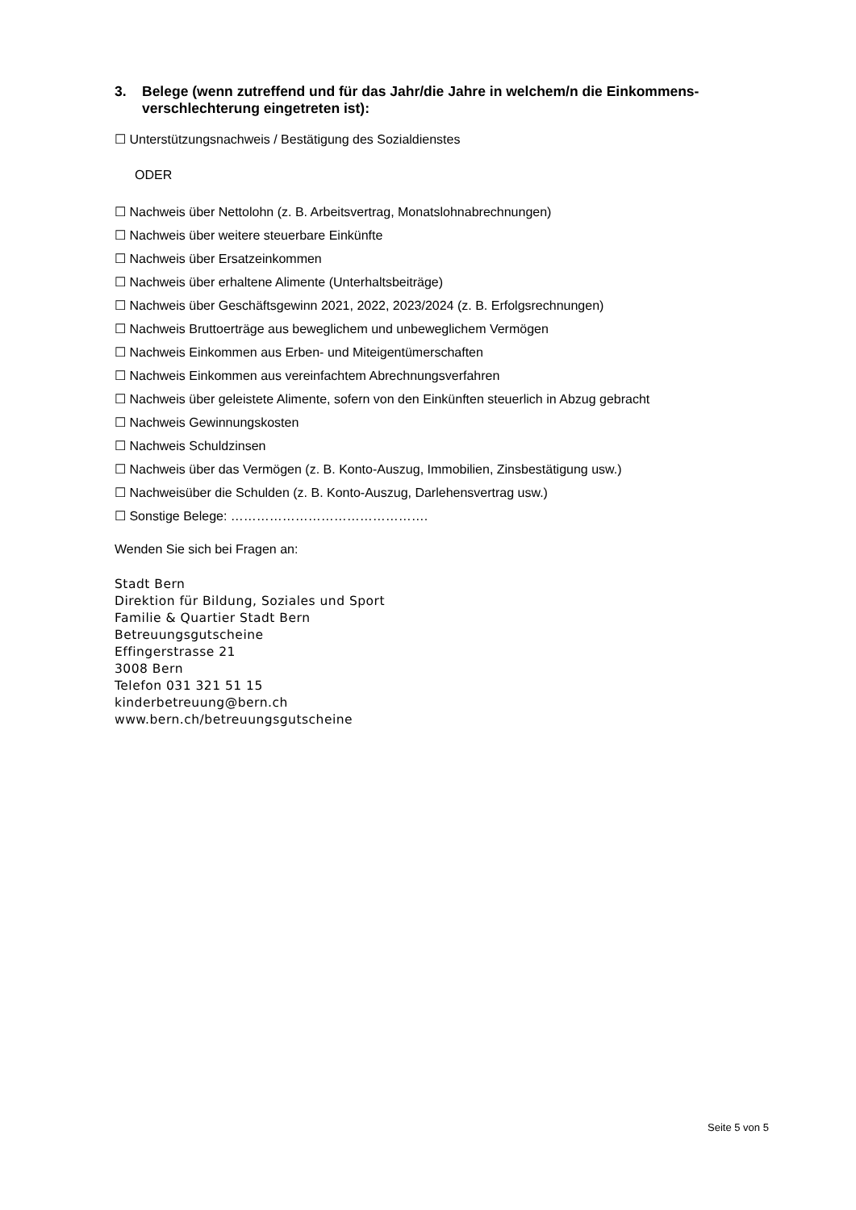3. Belege (wenn zutreffend und für das Jahr/die Jahre in welchem/n die Einkommens-verschlechterung eingetreten ist):
☐ Unterstützungsnachweis / Bestätigung des Sozialdienstes
ODER
☐ Nachweis über Nettolohn (z. B. Arbeitsvertrag, Monatslohnabrechnungen)
☐ Nachweis über weitere steuerbare Einkünfte
☐ Nachweis über Ersatzeinkommen
☐ Nachweis über erhaltene Alimente (Unterhaltsbeiträge)
☐ Nachweis über Geschäftsgewinn 2021, 2022, 2023/2024 (z. B. Erfolgsrechnungen)
☐ Nachweis Bruttoerträge aus beweglichem und unbeweglichem Vermögen
☐ Nachweis Einkommen aus Erben- und Miteigentümerschaften
☐ Nachweis Einkommen aus vereinfachtem Abrechnungsverfahren
☐ Nachweis über geleistete Alimente, sofern von den Einkünften steuerlich in Abzug gebracht
☐ Nachweis Gewinnungskosten
☐ Nachweis Schuldzinsen
☐ Nachweis über das Vermögen (z. B. Konto-Auszug, Immobilien, Zinsbestätigung usw.)
☐ Nachweisüber die Schulden (z. B. Konto-Auszug, Darlehensvertrag usw.)
☐ Sonstige Belege: ……………………………………….
Wenden Sie sich bei Fragen an:
Stadt Bern
Direktion für Bildung, Soziales und Sport
Familie & Quartier Stadt Bern
Betreuungsgutscheine
Effingerstrasse 21
3008 Bern
Telefon 031 321 51 15
kinderbetreuung@bern.ch
www.bern.ch/betreuungsgutscheine
Seite 5 von 5